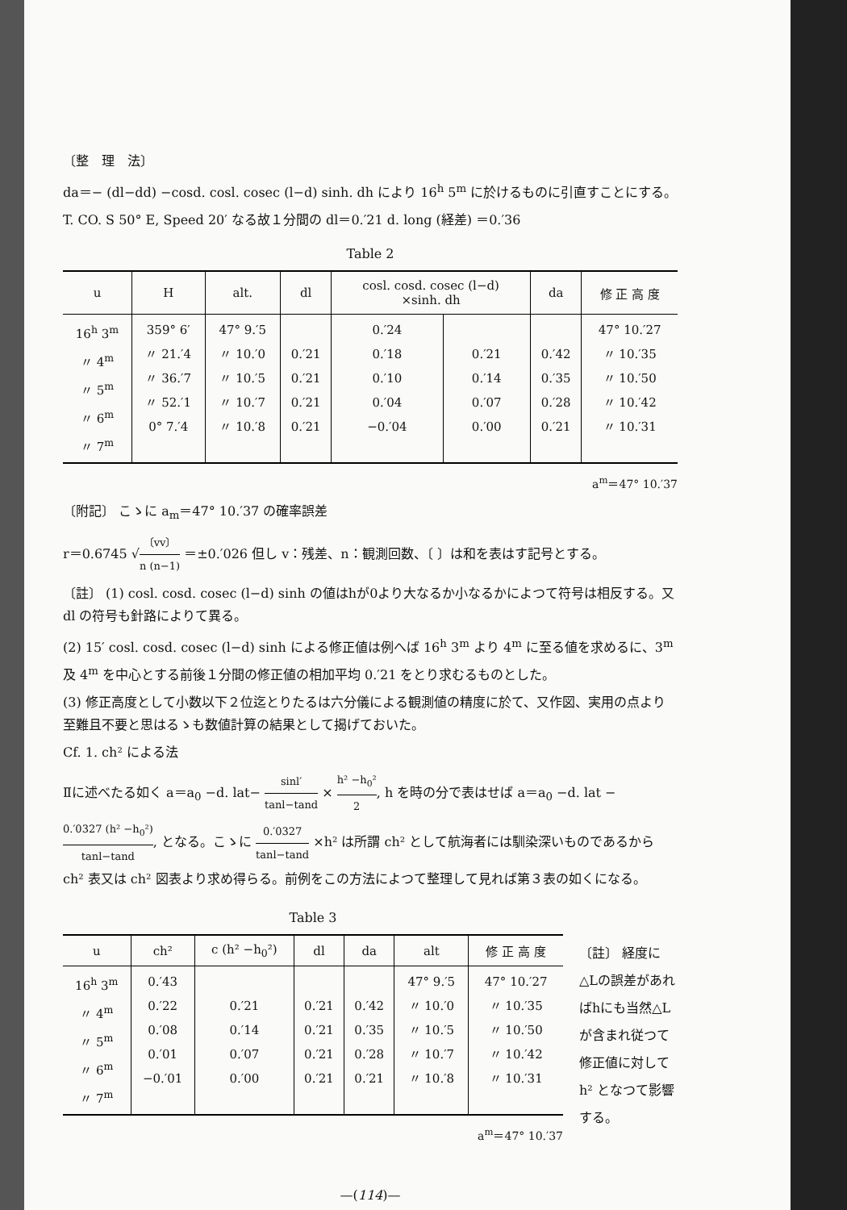〔整　理　法〕
da＝− (dl−dd) −cosd. cosl. cosec (l−d) sinh. dh により 16<sup>h</sup> 5<sup>m</sup> に於けるものに引直すことにする。
T. CO. S 50° E, Speed 20′ なる故１分間の dl＝0.′21 d. long (経差) ＝0.′36
Table 2
| u | H | alt. | dl | cosl. cosd. cosec (l−d) ×sinh. dh | | da | 修 正 高 度 |
| --- | --- | --- | --- | --- | --- | --- | --- |
| 16<sup>h</sup> 3<sup>m</sup> 〃 4<sup>m</sup> 〃 5<sup>m</sup> 〃 6<sup>m</sup> 〃 7<sup>m</sup> | 359° 6′ 〃 21.′4 〃 36.′7 〃 52.′1 0° 7.′4 | 47° 9.′5 〃 10.′0 〃 10.′5 〃 10.′7 〃 10.′8 | 0.′21 0.′21 0.′21 0.′21 | 0.′24 0.′18 0.′10 0.′04 −0.′04 | 0.′21 0.′14 0.′07 0.′00 | 0.′42 0.′35 0.′28 0.′21 | 47° 10.′27 〃 10.′35 〃 10.′50 〃 10.′42 〃 10.′31 |
a<sup>m</sup>＝47° 10.′37
〔附記〕 こゝに a<sub>m</sub>＝47° 10.′37 の確率誤差
r＝0.6745 √〔vv〕 n (n−1) ＝±0.′026 但し v：残差、n：観測回数、〔 〕は和を表はす記号とする。
〔註〕 (1) cosl. cosd. cosec (l−d) sinh の値はhが0より大なるか小なるかによつて符号は相反する。又 dl の符号も針路によりて異る。
(2) 15′ cosl. cosd. cosec (l−d) sinh による修正値は例へば 16<sup>h</sup> 3<sup>m</sup> より 4<sup>m</sup> に至る値を求めるに、3<sup>m</sup> 及 4<sup>m</sup> を中心とする前後１分間の修正値の相加平均 0.′21 をとり求むるものとした。
(3) 修正高度として小数以下２位迄とりたるは六分儀による観測値の精度に於て、又作図、実用の点より至難且不要と思はるゝも数値計算の結果として揭げておいた。
Cf. 1. ch² による法
Ⅱに述べたる如く a＝a<sub>0</sub> −d. lat− sinl′ tanl−tand × h² −h<sub>0</sub>² 2, h を時の分で表はせば a＝a<sub>0</sub> −d. lat − 0.′0327 (h² −h<sub>0</sub>²) tanl−tand, となる。こゝに 0.′0327 tanl−tand ×h² は所謂 ch² として航海者には馴染深いものであるから ch² 表又は ch² 図表より求め得らる。前例をこの方法によつて整理して見れば第３表の如くになる。
Table 3
| u | ch² | c (h² −h<sub>0</sub>²) | dl | da | alt | 修 正 高 度 |
| --- | --- | --- | --- | --- | --- | --- |
| 16<sup>h</sup> 3<sup>m</sup> 〃 4<sup>m</sup> 〃 5<sup>m</sup> 〃 6<sup>m</sup> 〃 7<sup>m</sup> | 0.′43 0.′22 0.′08 0.′01 −0.′01 | 0.′21 0.′14 0.′07 0.′00 | 0.′21 0.′21 0.′21 0.′21 | 0.′42 0.′35 0.′28 0.′21 | 47° 9.′5 〃 10.′0 〃 10.′5 〃 10.′7 〃 10.′8 | 47° 10.′27 〃 10.′35 〃 10.′50 〃 10.′42 〃 10.′31 |
a<sup>m</sup>＝47° 10.′37
〔註〕 経度に△Lの誤差があればhにも当然△Lが含まれ従つて修正値に対して h² となつて影響する。
—(114)—